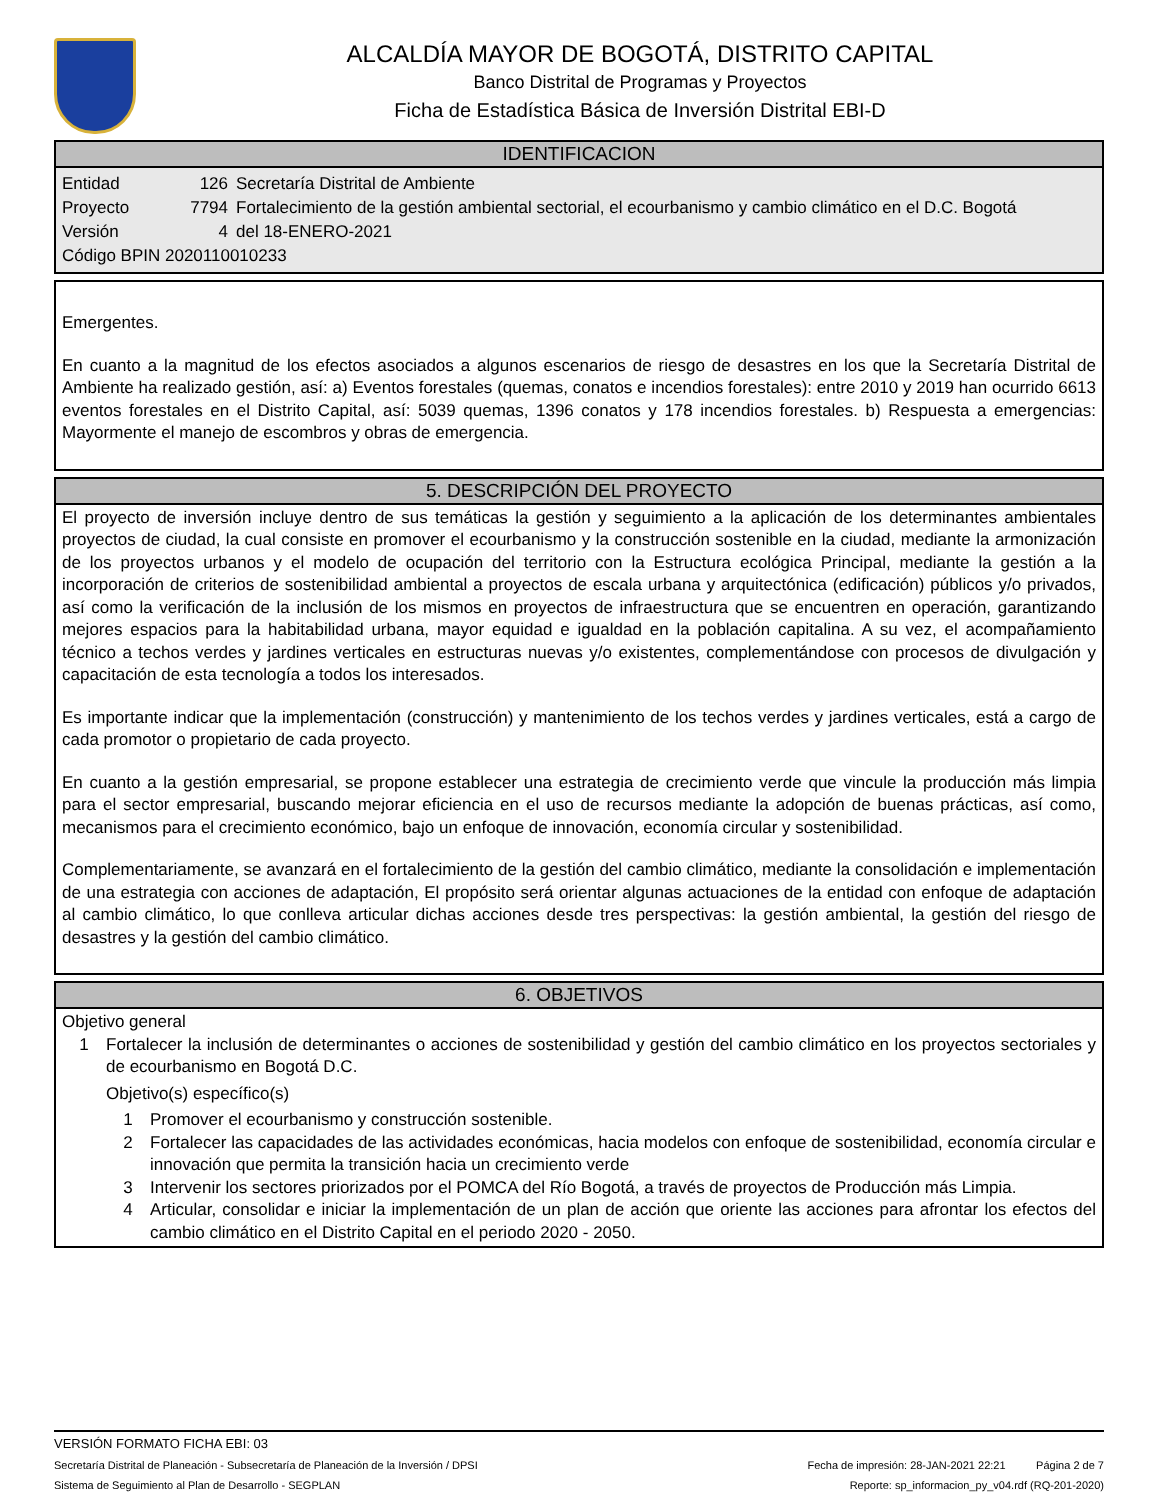ALCALDÍA MAYOR DE BOGOTÁ, DISTRITO CAPITAL
Banco Distrital de Programas y Proyectos
Ficha de Estadística Básica de Inversión Distrital EBI-D
IDENTIFICACION
Entidad 126 Secretaría Distrital de Ambiente
Proyecto 7794 Fortalecimiento de la gestión ambiental sectorial, el ecourbanismo y cambio climático en el D.C. Bogotá
Versión 4 del 18-ENERO-2021
Código BPIN 2020110010233
Emergentes.
En cuanto a la magnitud de los efectos asociados a algunos escenarios de riesgo de desastres en los que la Secretaría Distrital de Ambiente ha realizado gestión, así: a) Eventos forestales (quemas, conatos e incendios forestales): entre 2010 y 2019 han ocurrido 6613 eventos forestales en el Distrito Capital, así: 5039 quemas, 1396 conatos y 178 incendios forestales. b) Respuesta a emergencias: Mayormente el manejo de escombros y obras de emergencia.
5. DESCRIPCIÓN DEL PROYECTO
El proyecto de inversión incluye dentro de sus temáticas la gestión y seguimiento a la aplicación de los determinantes ambientales proyectos de ciudad, la cual consiste en promover el ecourbanismo y la construcción sostenible en la ciudad, mediante la armonización de los proyectos urbanos y el modelo de ocupación del territorio con la Estructura ecológica Principal, mediante la gestión a la incorporación de criterios de sostenibilidad ambiental a proyectos de escala urbana y arquitectónica (edificación) públicos y/o privados, así como la verificación de la inclusión de los mismos en proyectos de infraestructura que se encuentren en operación, garantizando mejores espacios para la habitabilidad urbana, mayor equidad e igualdad en la población capitalina. A su vez, el acompañamiento técnico a techos verdes y jardines verticales en estructuras nuevas y/o existentes, complementándose con procesos de divulgación y capacitación de esta tecnología a todos los interesados.
Es importante indicar que la implementación (construcción) y mantenimiento de los techos verdes y jardines verticales, está a cargo de cada promotor o propietario de cada proyecto.
En cuanto a la gestión empresarial, se propone establecer una estrategia de crecimiento verde que vincule la producción más limpia para el sector empresarial, buscando mejorar eficiencia en el uso de recursos mediante la adopción de buenas prácticas, así como, mecanismos para el crecimiento económico, bajo un enfoque de innovación, economía circular y sostenibilidad.
Complementariamente, se avanzará en el fortalecimiento de la gestión del cambio climático, mediante la consolidación e implementación de una estrategia con acciones de adaptación, El propósito será orientar algunas actuaciones de la entidad con enfoque de adaptación al cambio climático, lo que conlleva articular dichas acciones desde tres perspectivas: la gestión ambiental, la gestión del riesgo de desastres y la gestión del cambio climático.
6. OBJETIVOS
Objetivo general
1 Fortalecer la inclusión de determinantes o acciones de sostenibilidad y gestión del cambio climático en los proyectos sectoriales y de ecourbanismo en Bogotá D.C.
Objetivo(s) específico(s)
1 Promover el ecourbanismo y construcción sostenible.
2 Fortalecer las capacidades de las actividades económicas, hacia modelos con enfoque de sostenibilidad, economía circular e innovación que permita la transición hacia un crecimiento verde
3 Intervenir los sectores priorizados por el POMCA del Río Bogotá, a través de proyectos de Producción más Limpia.
4 Articular, consolidar e iniciar la implementación de un plan de acción que oriente las acciones para afrontar los efectos del cambio climático en el Distrito Capital en el periodo 2020 - 2050.
VERSIÓN FORMATO FICHA EBI: 03
Secretaría Distrital de Planeación - Subsecretaría de Planeación de la Inversión / DPSI Fecha de impresión: 28-JAN-2021 22:21 Página 2 de 7
Sistema de Seguimiento al Plan de Desarrollo - SEGPLAN Reporte: sp_informacion_py_v04.rdf (RQ-201-2020)